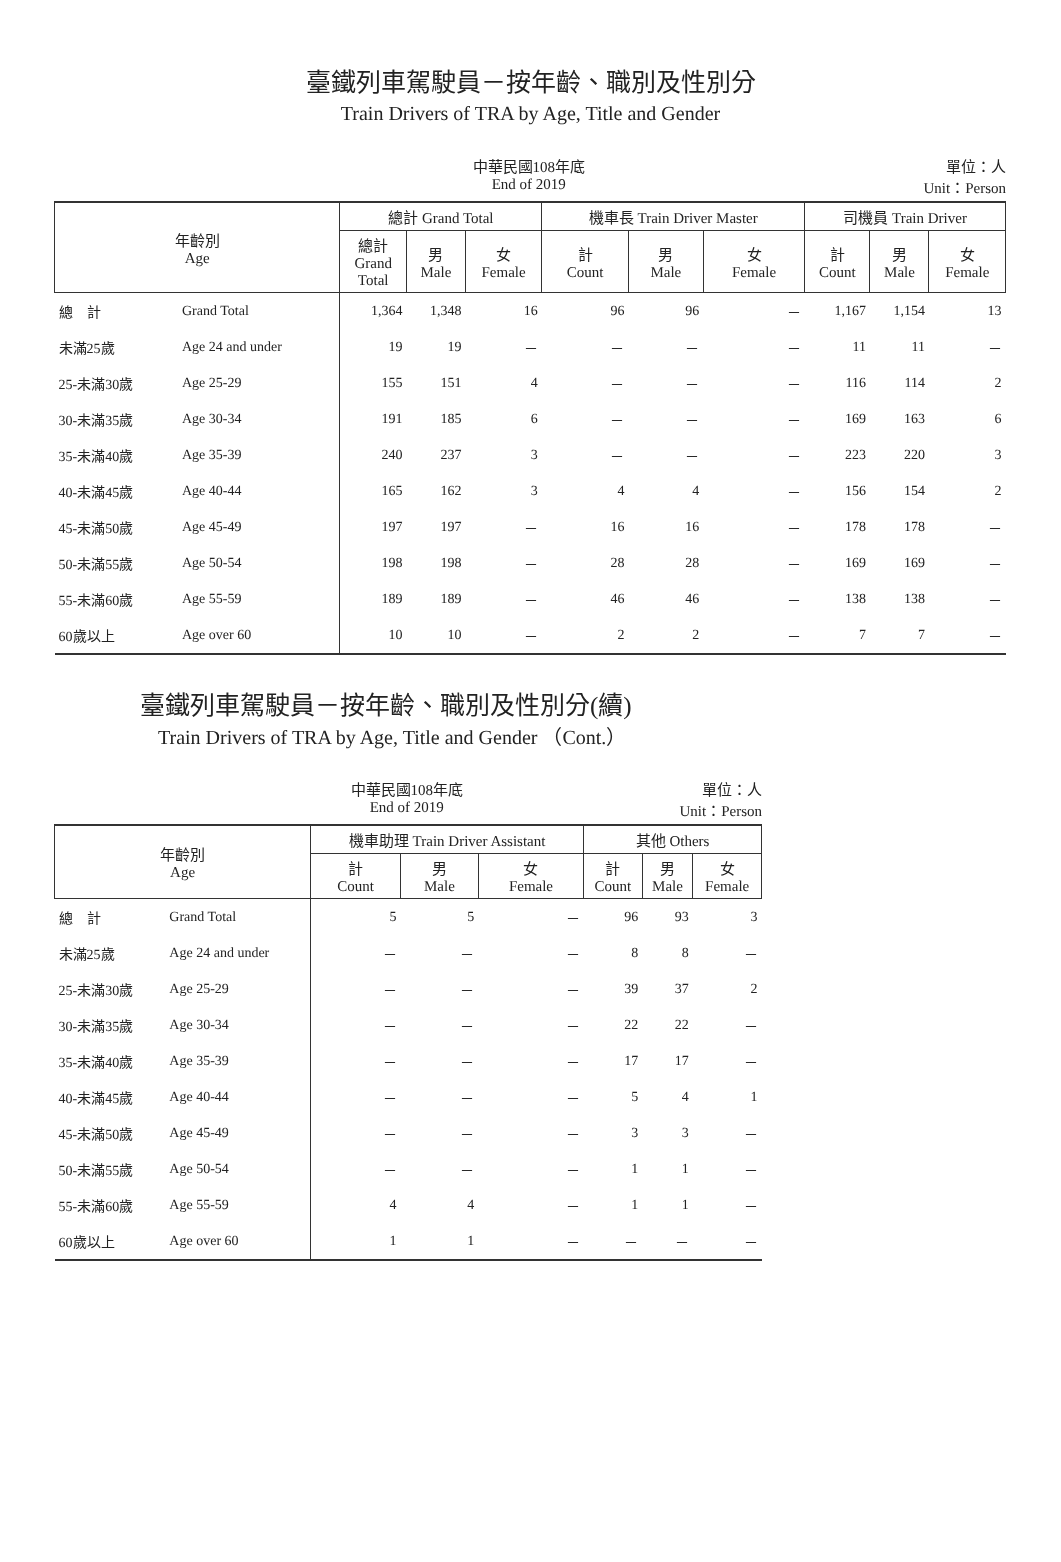臺鐵列車駕駛員－按年齡、職別及性別分
Train Drivers of TRA by Age, Title and Gender
中華民國108年底
End of 2019
單位：人
Unit：Person
| 年齡別 Age | | 總計 Grand Total | | | 機車長 Train Driver Master | | | 司機員 Train Driver | | |
| --- | --- | --- | --- | --- | --- | --- | --- | --- | --- | --- |
| | | 總計 Grand Total | 男 Male | 女 Female | 計 Count | 男 Male | 女 Female | 計 Count | 男 Male | 女 Female |
| 總 計 | Grand Total | 1,364 | 1,348 | 16 | 96 | 96 | － | 1,167 | 1,154 | 13 |
| 未滿25歲 | Age 24 and under | 19 | 19 | － | － | － | － | 11 | 11 | － |
| 25-未滿30歲 | Age 25-29 | 155 | 151 | 4 | － | － | － | 116 | 114 | 2 |
| 30-未滿35歲 | Age 30-34 | 191 | 185 | 6 | － | － | － | 169 | 163 | 6 |
| 35-未滿40歲 | Age 35-39 | 240 | 237 | 3 | － | － | － | 223 | 220 | 3 |
| 40-未滿45歲 | Age 40-44 | 165 | 162 | 3 | 4 | 4 | － | 156 | 154 | 2 |
| 45-未滿50歲 | Age 45-49 | 197 | 197 | － | 16 | 16 | － | 178 | 178 | － |
| 50-未滿55歲 | Age 50-54 | 198 | 198 | － | 28 | 28 | － | 169 | 169 | － |
| 55-未滿60歲 | Age 55-59 | 189 | 189 | － | 46 | 46 | － | 138 | 138 | － |
| 60歲以上 | Age over 60 | 10 | 10 | － | 2 | 2 | － | 7 | 7 | － |
臺鐵列車駕駛員－按年齡、職別及性別分(續)
Train Drivers of TRA by Age, Title and Gender （Cont.）
中華民國108年底
End of 2019
單位：人
Unit：Person
| 年齡別 Age | | 機車助理 Train Driver Assistant | | | 其他 Others | | |
| --- | --- | --- | --- | --- | --- | --- | --- |
| | | 計 Count | 男 Male | 女 Female | 計 Count | 男 Male | 女 Female |
| 總 計 | Grand Total | 5 | 5 | － | 96 | 93 | 3 |
| 未滿25歲 | Age 24 and under | － | － | － | 8 | 8 | － |
| 25-未滿30歲 | Age 25-29 | － | － | － | 39 | 37 | 2 |
| 30-未滿35歲 | Age 30-34 | － | － | － | 22 | 22 | － |
| 35-未滿40歲 | Age 35-39 | － | － | － | 17 | 17 | － |
| 40-未滿45歲 | Age 40-44 | － | － | － | 5 | 4 | 1 |
| 45-未滿50歲 | Age 45-49 | － | － | － | 3 | 3 | － |
| 50-未滿55歲 | Age 50-54 | － | － | － | 1 | 1 | － |
| 55-未滿60歲 | Age 55-59 | 4 | 4 | － | 1 | 1 | － |
| 60歲以上 | Age over 60 | 1 | 1 | － | － | － | － |